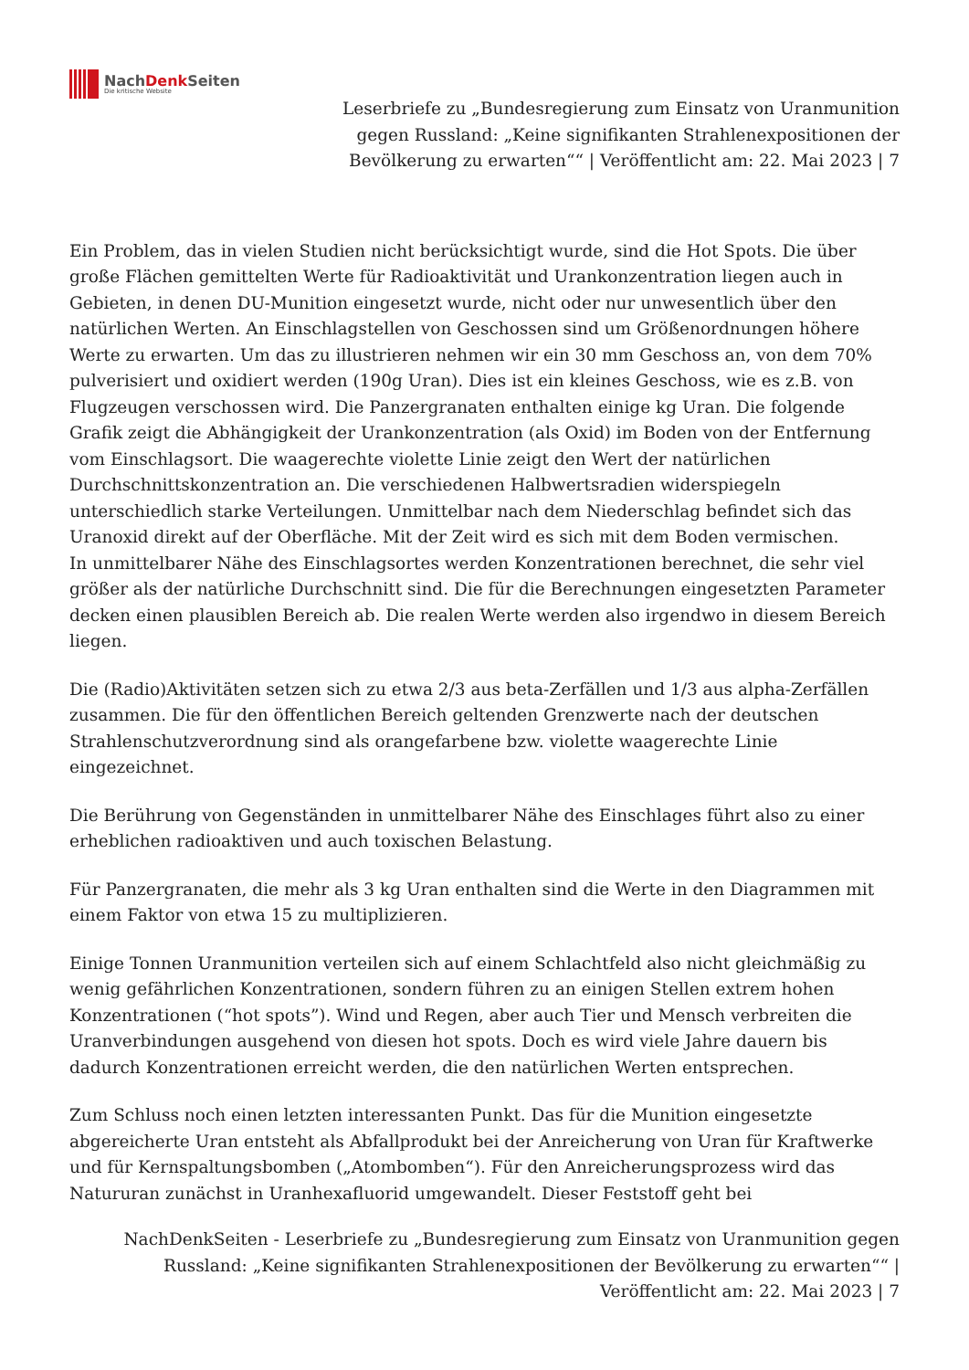NachDenk Seiten
Die kritische Website
Leserbriefe zu „Bundesregierung zum Einsatz von Uranmunition
gegen Russland: „Keine signifikanten Strahlenexpositionen der
Bevölkerung zu erwarten““ | Veröffentlicht am: 22. Mai 2023 | 7
Ein Problem, das in vielen Studien nicht berücksichtigt wurde, sind die Hot Spots. Die über große Flächen gemittelten Werte für Radioaktivität und Urankonzentration liegen auch in Gebieten, in denen DU-Munition eingesetzt wurde, nicht oder nur unwesentlich über den natürlichen Werten. An Einschlagstellen von Geschossen sind um Größenordnungen höhere Werte zu erwarten. Um das zu illustrieren nehmen wir ein 30 mm Geschoss an, von dem 70% pulverisiert und oxidiert werden (190g Uran). Dies ist ein kleines Geschoss, wie es z.B. von Flugzeugen verschossen wird. Die Panzergranaten enthalten einige kg Uran. Die folgende Grafik zeigt die Abhängigkeit der Urankonzentration (als Oxid) im Boden von der Entfernung vom Einschlagsort. Die waagerechte violette Linie zeigt den Wert der natürlichen Durchschnittskonzentration an. Die verschiedenen Halbwertsradien widerspiegeln unterschiedlich starke Verteilungen. Unmittelbar nach dem Niederschlag befindet sich das Uranoxid direkt auf der Oberfläche. Mit der Zeit wird es sich mit dem Boden vermischen.
In unmittelbarer Nähe des Einschlagsortes werden Konzentrationen berechnet, die sehr viel größer als der natürliche Durchschnitt sind. Die für die Berechnungen eingesetzten Parameter decken einen plausiblen Bereich ab. Die realen Werte werden also irgendwo in diesem Bereich liegen.
Die (Radio)Aktivitäten setzen sich zu etwa 2/3 aus beta-Zerfällen und 1/3 aus alpha-Zerfällen zusammen. Die für den öffentlichen Bereich geltenden Grenzwerte nach der deutschen Strahlenschutzverordnung sind als orangefarbene bzw. violette waagerechte Linie eingezeichnet.
Die Berührung von Gegenständen in unmittelbarer Nähe des Einschlages führt also zu einer erheblichen radioaktiven und auch toxischen Belastung.
Für Panzergranaten, die mehr als 3 kg Uran enthalten sind die Werte in den Diagrammen mit einem Faktor von etwa 15 zu multiplizieren.
Einige Tonnen Uranmunition verteilen sich auf einem Schlachtfeld also nicht gleichmäßig zu wenig gefährlichen Konzentrationen, sondern führen zu an einigen Stellen extrem hohen Konzentrationen (“hot spots”). Wind und Regen, aber auch Tier und Mensch verbreiten die Uranverbindungen ausgehend von diesen hot spots. Doch es wird viele Jahre dauern bis dadurch Konzentrationen erreicht werden, die den natürlichen Werten entsprechen.
Zum Schluss noch einen letzten interessanten Punkt. Das für die Munition eingesetzte abgereicherte Uran entsteht als Abfallprodukt bei der Anreicherung von Uran für Kraftwerke und für Kernspaltungsbomben („Atombomben“). Für den Anreicherungsprozess wird das Natururan zunächst in Uranhexafluorid umgewandelt. Dieser Feststoff geht bei
NachDenkSeiten - Leserbriefe zu „Bundesregierung zum Einsatz von Uranmunition gegen
Russland: „Keine signifikanten Strahlenexpositionen der Bevölkerung zu erwarten““ |
Veröffentlicht am: 22. Mai 2023 | 7